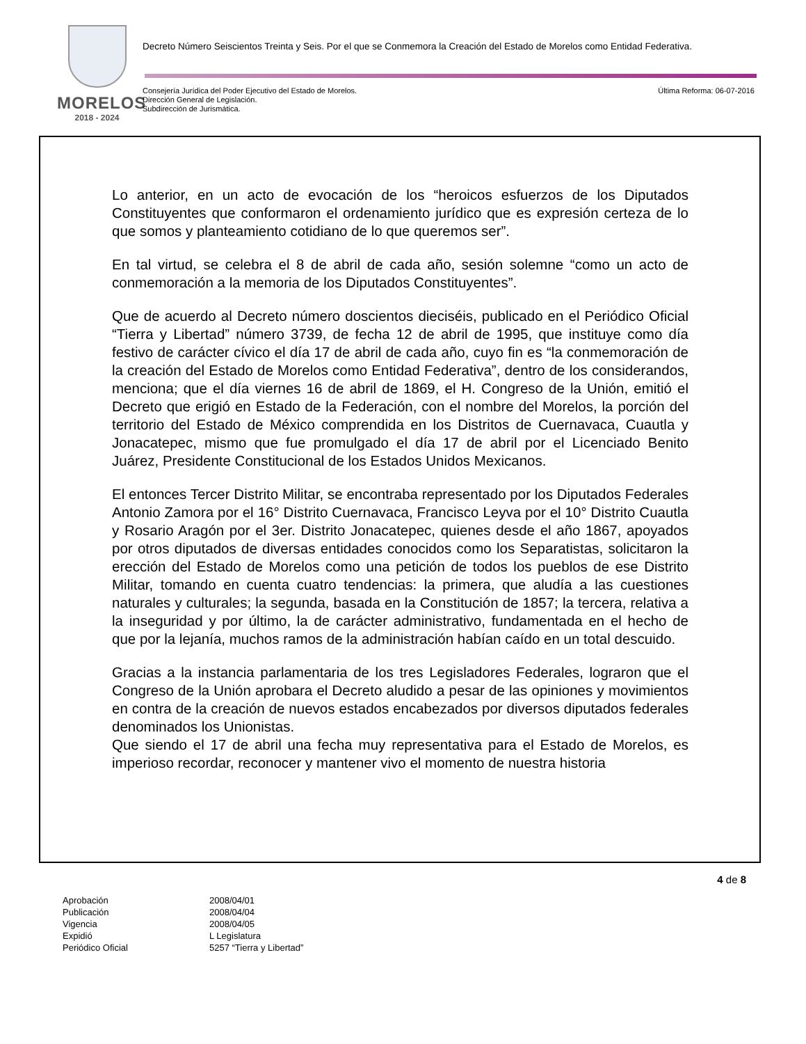MORELOS
2018 - 2024
Decreto Número Seiscientos Treinta y Seis. Por el que se Conmemora la Creación del Estado de Morelos como Entidad Federativa.
Última Reforma: 06-07-2016 Consejería Jurídica del Poder Ejecutivo del Estado de Morelos.
Dirección General de Legislación.
Subdirección de Jurismática.
Lo anterior, en un acto de evocación de los “heroicos esfuerzos de los Diputados Constituyentes que conformaron el ordenamiento jurídico que es expresión certeza de lo que somos y planteamiento cotidiano de lo que queremos ser”.
En tal virtud, se celebra el 8 de abril de cada año, sesión solemne “como un acto de conmemoración a la memoria de los Diputados Constituyentes”.
Que de acuerdo al Decreto número doscientos dieciséis, publicado en el Periódico Oficial “Tierra y Libertad” número 3739, de fecha 12 de abril de 1995, que instituye como día festivo de carácter cívico el día 17 de abril de cada año, cuyo fin es “la conmemoración de la creación del Estado de Morelos como Entidad Federativa”, dentro de los considerandos, menciona; que el día viernes 16 de abril de 1869, el H. Congreso de la Unión, emitió el Decreto que erigió en Estado de la Federación, con el nombre del Morelos, la porción del territorio del Estado de México comprendida en los Distritos de Cuernavaca, Cuautla y Jonacatepec, mismo que fue promulgado el día 17 de abril por el Licenciado Benito Juárez, Presidente Constitucional de los Estados Unidos Mexicanos.
El entonces Tercer Distrito Militar, se encontraba representado por los Diputados Federales Antonio Zamora por el 16° Distrito Cuernavaca, Francisco Leyva por el 10° Distrito Cuautla y Rosario Aragón por el 3er. Distrito Jonacatepec, quienes desde el año 1867, apoyados por otros diputados de diversas entidades conocidos como los Separatistas, solicitaron la erección del Estado de Morelos como una petición de todos los pueblos de ese Distrito Militar, tomando en cuenta cuatro tendencias: la primera, que aludía a las cuestiones naturales y culturales; la segunda, basada en la Constitución de 1857; la tercera, relativa a la inseguridad y por último, la de carácter administrativo, fundamentada en el hecho de que por la lejanía, muchos ramos de la administración habían caído en un total descuido.
Gracias a la instancia parlamentaria de los tres Legisladores Federales, lograron que el Congreso de la Unión aprobara el Decreto aludido a pesar de las opiniones y movimientos en contra de la creación de nuevos estados encabezados por diversos diputados federales denominados los Unionistas.
Que siendo el 17 de abril una fecha muy representativa para el Estado de Morelos, es imperioso recordar, reconocer y mantener vivo el momento de nuestra historia
4 de 8
| Aprobación | 2008/04/01 |
| Publicación | 2008/04/04 |
| Vigencia | 2008/04/05 |
| Expidió | L Legislatura |
| Periódico Oficial | 5257 “Tierra y Libertad” |